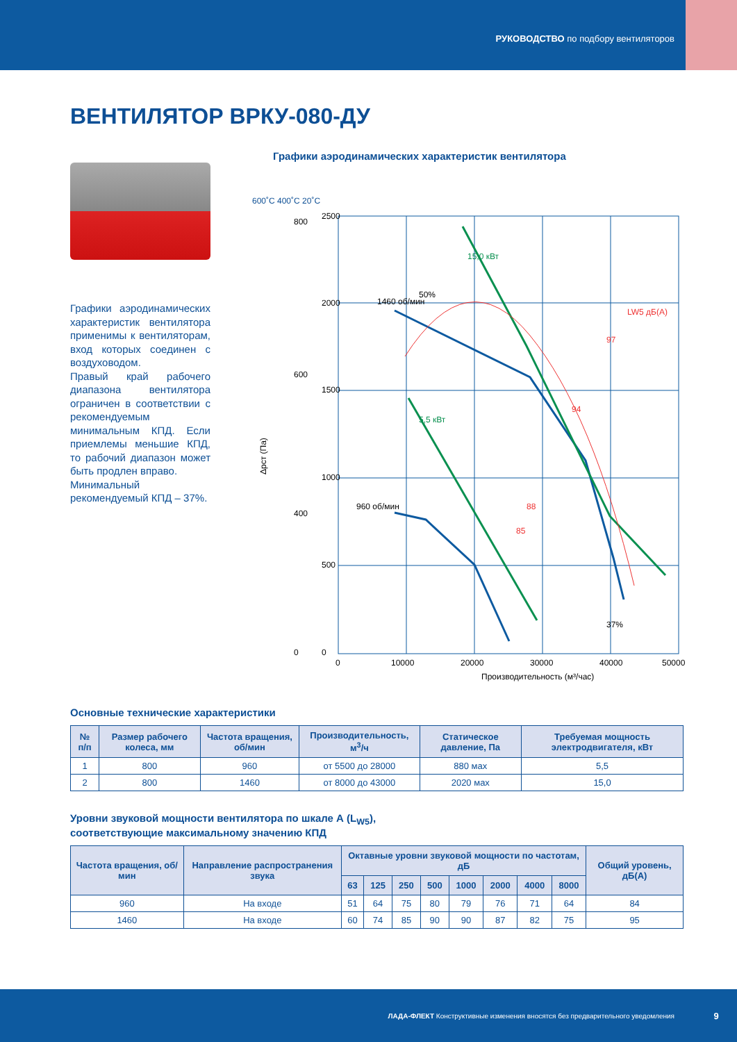РУКОВОДСТВО по подбору вентиляторов
ВЕНТИЛЯТОР ВРКУ-080-ДУ
Графики аэродинамических характеристик вентилятора применимы к вентиляторам, вход которых соединен с воздуховодом.
Правый край рабочего диапазона вентилятора ограничен в соответствии с рекомендуемым минимальным КПД. Если приемлемы меньшие КПД, то рабочий диапазон может быть продлен вправо.
Минимальный рекомендуемый КПД – 37%.
Графики аэродинамических характеристик вентилятора
600˚C 400˚C 20˚C
800
2500
2000
1500
1000
500
0
600
400
0
0
10000
20000
30000
40000
50000
Производительность (м³/час)
15,0 кВт
5,5 кВт
1460 об/мин
960 об/мин
50%
37%
LW5 дБ(А)
97
94
88
85
Δpст (Па)
Основные технические характеристики
| № п/п | Размер рабочего колеса, мм | Частота вращения, об/мин | Производительность, м<sup>3</sup>/ч | Статическое давление, Па | Требуемая мощность электродвигателя, кВт |
| --- | --- | --- | --- | --- | --- |
| 1 | 800 | 960 | от 5500 до 28000 | 880 мах | 5,5 |
| 2 | 800 | 1460 | от 8000 до 43000 | 2020 мах | 15,0 |
Уровни звуковой мощности вентилятора по шкале А (L<sub>W5</sub>),
соответствующие максимальному значению КПД
| Частота вращения, об/мин | Направление распространения звука | Октавные уровни звуковой мощности по частотам, дБ | | | | | | | | Общий уровень, дБ(А) |
| --- | --- | --- | --- | --- | --- | --- | --- | --- | --- | --- |
| | | 63 | 125 | 250 | 500 | 1000 | 2000 | 4000 | 8000 | |
| 960 | На входе | 51 | 64 | 75 | 80 | 79 | 76 | 71 | 64 | 84 |
| 1460 | На входе | 60 | 74 | 85 | 90 | 90 | 87 | 82 | 75 | 95 |
ЛАДА-ФЛЕКТ Конструктивные изменения вносятся без предварительного уведомления 9